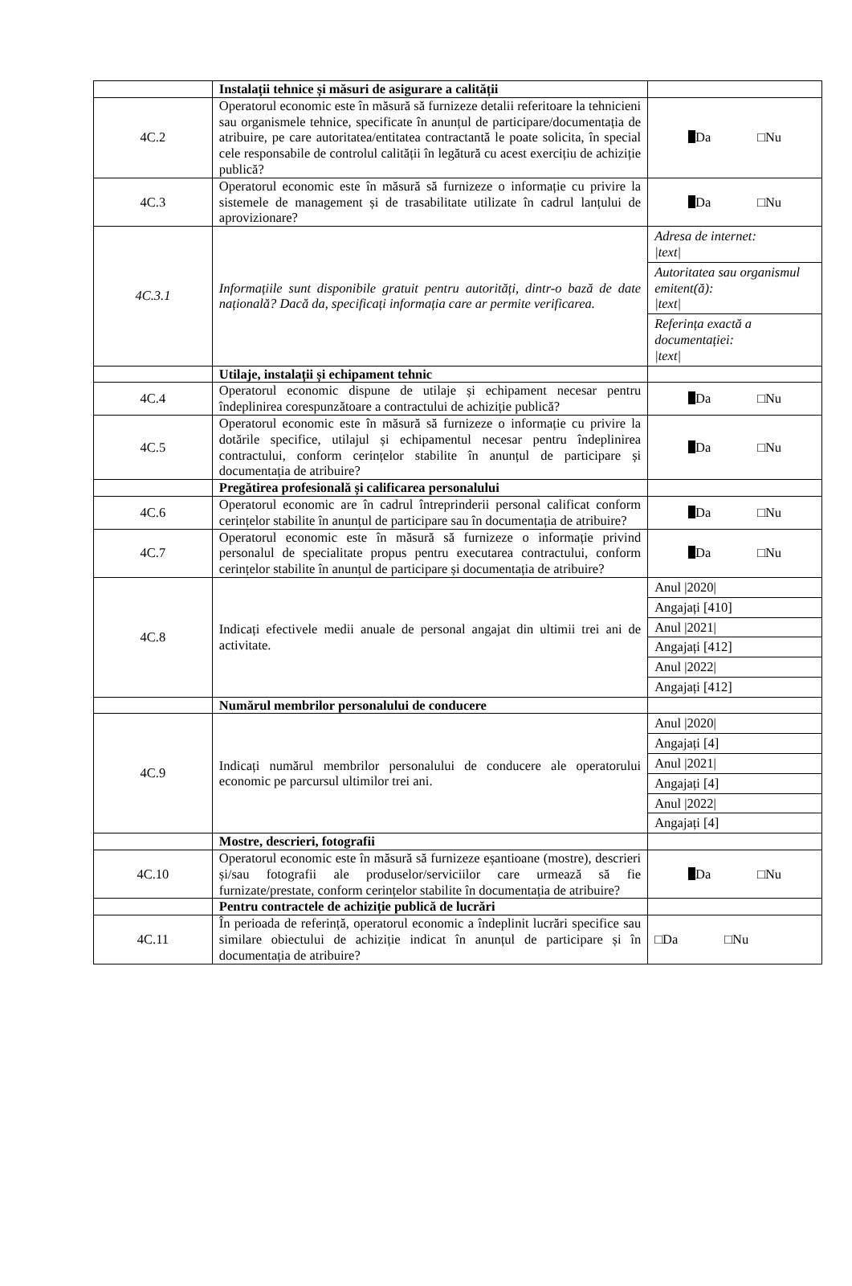| | Instalații tehnice și măsuri de asigurare a calității | |
| 4C.2 | Operatorul economic este în măsură să furnizeze detalii referitoare la tehnicieni sau organismele tehnice, specificate în anunțul de participare/documentația de atribuire, pe care autoritatea/entitatea contractantă le poate solicita, în special cele responsabile de controlul calității în legătură cu acest exercițiu de achiziție publică? | Da □Nu |
| 4C.3 | Operatorul economic este în măsură să furnizeze o informație cu privire la sistemele de management și de trasabilitate utilizate în cadrul lanțului de aprovizionare? | Da □Nu |
| 4C.3.1 | Informațiile sunt disponibile gratuit pentru autorități, dintr-o bază de date națională? Dacă da, specificați informația care ar permite verificarea. | Adresa de internet: /text/ Autoritatea sau organismul emitent(ă): /text/ Referința exactă a documentației: /text/ |
| | Utilaje, instalații și echipament tehnic | |
| 4C.4 | Operatorul economic dispune de utilaje și echipament necesar pentru îndeplinirea corespunzătoare a contractului de achiziție publică? | Da □Nu |
| 4C.5 | Operatorul economic este în măsură să furnizeze o informație cu privire la dotările specifice, utilajul și echipamentul necesar pentru îndeplinirea contractului, conform cerințelor stabilite în anunțul de participare și documentația de atribuire? | Da □Nu |
| | Pregătirea profesională și calificarea personalului | |
| 4C.6 | Operatorul economic are în cadrul întreprinderii personal calificat conform cerințelor stabilite în anunțul de participare sau în documentația de atribuire? | Da □Nu |
| 4C.7 | Operatorul economic este în măsură să furnizeze o informație privind personalul de specialitate propus pentru executarea contractului, conform cerințelor stabilite în anunțul de participare și documentația de atribuire? | Da □Nu |
| 4C.8 | Indicați efectivele medii anuale de personal angajat din ultimii trei ani de activitate. | Anul /2020/ Angajați [410] Anul /2021/ Angajați [412] Anul /2022/ Angajați [412] |
| | Numărul membrilor personalului de conducere | |
| 4C.9 | Indicați numărul membrilor personalului de conducere ale operatorului economic pe parcursul ultimilor trei ani. | Anul /2020/ Angajați [4] Anul /2021/ Angajați [4] Anul /2022/ Angajați [4] |
| | Mostre, descrieri, fotografii | |
| 4C.10 | Operatorul economic este în măsură să furnizeze eșantioane (mostre), descrieri și/sau fotografii ale produselor/serviciilor care urmează să fie furnizate/prestate, conform cerințelor stabilite în documentația de atribuire? | Da □Nu |
| | Pentru contractele de achiziție publică de lucrări | |
| 4C.11 | În perioada de referință, operatorul economic a îndeplinit lucrări specifice sau similare obiectului de achiziție indicat în anunțul de participare și în documentația de atribuire? | □Da □Nu |